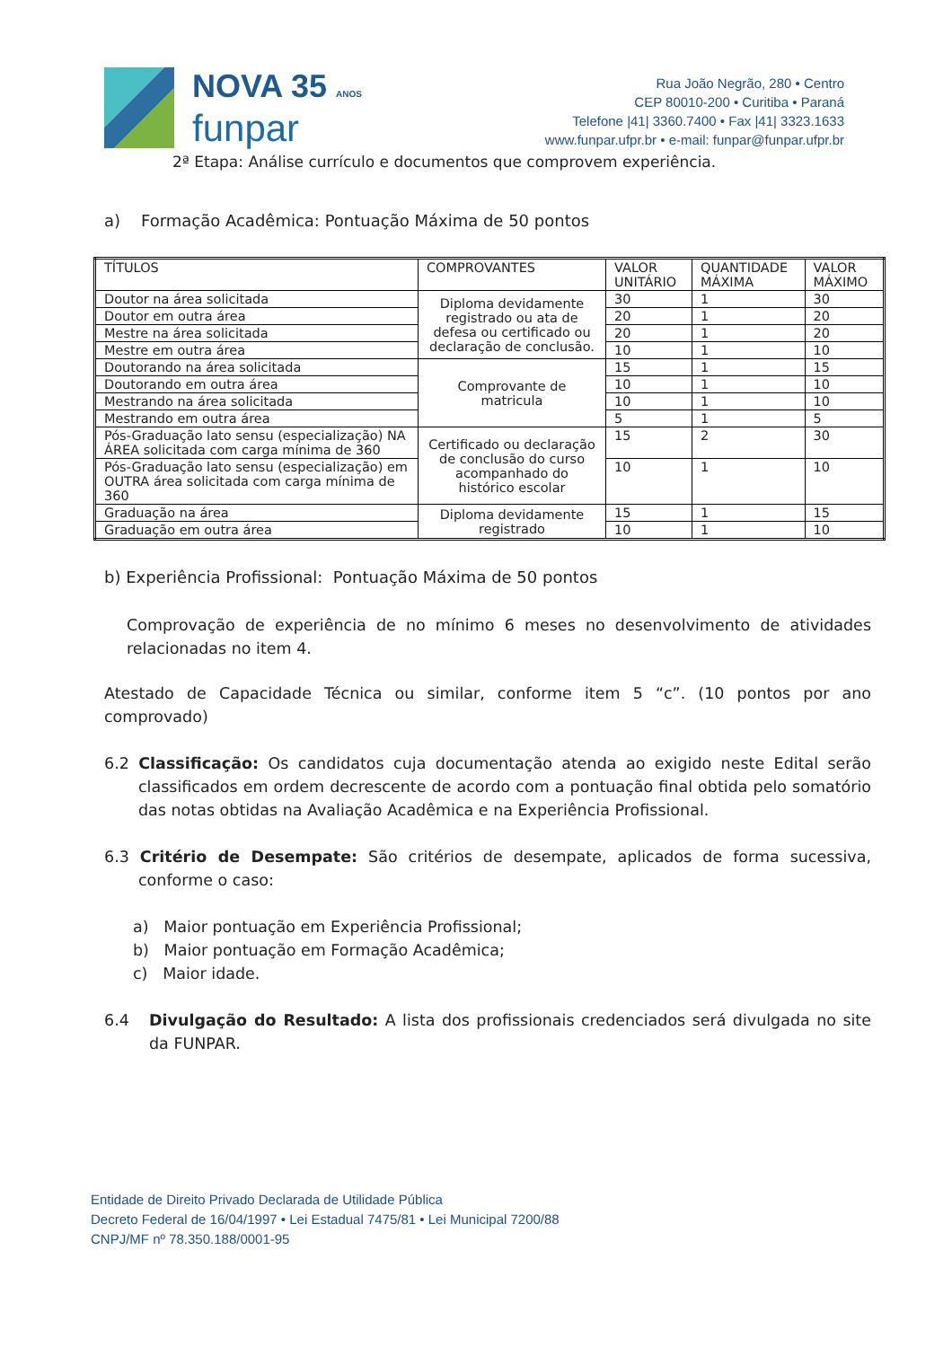NOVA 35 ANOS
funpar
Rua João Negrão, 280 • Centro
CEP 80010-200 • Curitiba • Paraná
Telefone |41| 3360.7400 • Fax |41| 3323.1633
www.funpar.ufpr.br • e-mail: funpar@funpar.ufpr.br
2ª Etapa: Análise currículo e documentos que comprovem experiência.
a) Formação Acadêmica: Pontuação Máxima de 50 pontos
| TÍTULOS | COMPROVANTES | VALOR UNITÁRIO | QUANTIDADE MÁXIMA | VALOR MÁXIMO |
| --- | --- | --- | --- | --- |
| Doutor na área solicitada | Diploma devidamente registrado ou ata de defesa ou certificado ou declaração de conclusão. | 30 | 1 | 30 |
| Doutor em outra área | | 20 | 1 | 20 |
| Mestre na área solicitada | | 20 | 1 | 20 |
| Mestre em outra área | | 10 | 1 | 10 |
| Doutorando na área solicitada | Comprovante de matricula | 15 | 1 | 15 |
| Doutorando em outra área | | 10 | 1 | 10 |
| Mestrando na área solicitada | | 10 | 1 | 10 |
| Mestrando em outra área | | 5 | 1 | 5 |
| Pós-Graduação lato sensu (especialização) NA ÁREA solicitada com carga mínima de 360 | Certificado ou declaração de conclusão do curso acompanhado do histórico escolar | 15 | 2 | 30 |
| Pós-Graduação lato sensu (especialização) em OUTRA área solicitada com carga mínima de 360 | | 10 | 1 | 10 |
| Graduação na área | Diploma devidamente registrado | 15 | 1 | 15 |
| Graduação em outra área | | 10 | 1 | 10 |
b) Experiência Profissional: Pontuação Máxima de 50 pontos
Comprovação de experiência de no mínimo 6 meses no desenvolvimento de atividades relacionadas no item 4.
Atestado de Capacidade Técnica ou similar, conforme item 5 “c”. (10 pontos por ano comprovado)
6.2 Classificação: Os candidatos cuja documentação atenda ao exigido neste Edital serão classificados em ordem decrescente de acordo com a pontuação final obtida pelo somatório das notas obtidas na Avaliação Acadêmica e na Experiência Profissional.
6.3 Critério de Desempate: São critérios de desempate, aplicados de forma sucessiva, conforme o caso:
a) Maior pontuação em Experiência Profissional;
b) Maior pontuação em Formação Acadêmica;
c) Maior idade.
6.4 Divulgação do Resultado: A lista dos profissionais credenciados será divulgada no site da FUNPAR.
Entidade de Direito Privado Declarada de Utilidade Pública
Decreto Federal de 16/04/1997 • Lei Estadual 7475/81 • Lei Municipal 7200/88
CNPJ/MF nº 78.350.188/0001-95